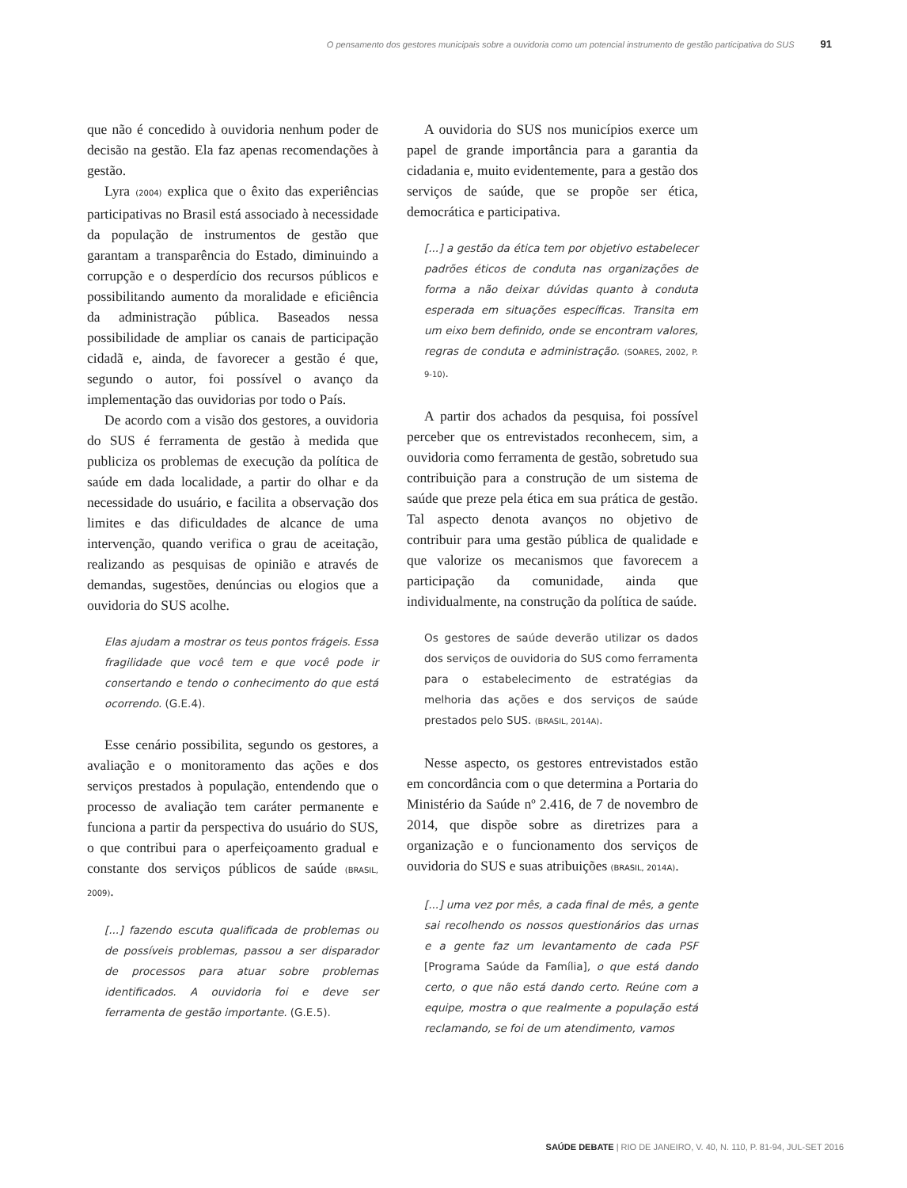O pensamento dos gestores municipais sobre a ouvidoria como um potencial instrumento de gestão participativa do SUS 91
que não é concedido à ouvidoria nenhum poder de decisão na gestão. Ela faz apenas recomendações à gestão.
Lyra (2004) explica que o êxito das experiências participativas no Brasil está associado à necessidade da população de instrumentos de gestão que garantam a transparência do Estado, diminuindo a corrupção e o desperdício dos recursos públicos e possibilitando aumento da moralidade e eficiência da administração pública. Baseados nessa possibilidade de ampliar os canais de participação cidadã e, ainda, de favorecer a gestão é que, segundo o autor, foi possível o avanço da implementação das ouvidorias por todo o País.
De acordo com a visão dos gestores, a ouvidoria do SUS é ferramenta de gestão à medida que publiciza os problemas de execução da política de saúde em dada localidade, a partir do olhar e da necessidade do usuário, e facilita a observação dos limites e das dificuldades de alcance de uma intervenção, quando verifica o grau de aceitação, realizando as pesquisas de opinião e através de demandas, sugestões, denúncias ou elogios que a ouvidoria do SUS acolhe.
Elas ajudam a mostrar os teus pontos frágeis. Essa fragilidade que você tem e que você pode ir consertando e tendo o conhecimento do que está ocorrendo. (G.E.4).
Esse cenário possibilita, segundo os gestores, a avaliação e o monitoramento das ações e dos serviços prestados à população, entendendo que o processo de avaliação tem caráter permanente e funciona a partir da perspectiva do usuário do SUS, o que contribui para o aperfeiçoamento gradual e constante dos serviços públicos de saúde (BRASIL, 2009).
[...] fazendo escuta qualificada de problemas ou de possíveis problemas, passou a ser disparador de processos para atuar sobre problemas identificados. A ouvidoria foi e deve ser ferramenta de gestão importante. (G.E.5).
A ouvidoria do SUS nos municípios exerce um papel de grande importância para a garantia da cidadania e, muito evidentemente, para a gestão dos serviços de saúde, que se propõe ser ética, democrática e participativa.
[...] a gestão da ética tem por objetivo estabelecer padrões éticos de conduta nas organizações de forma a não deixar dúvidas quanto à conduta esperada em situações específicas. Transita em um eixo bem definido, onde se encontram valores, regras de conduta e administração. (SOARES, 2002, P. 9-10).
A partir dos achados da pesquisa, foi possível perceber que os entrevistados reconhecem, sim, a ouvidoria como ferramenta de gestão, sobretudo sua contribuição para a construção de um sistema de saúde que preze pela ética em sua prática de gestão. Tal aspecto denota avanços no objetivo de contribuir para uma gestão pública de qualidade e que valorize os mecanismos que favorecem a participação da comunidade, ainda que individualmente, na construção da política de saúde.
Os gestores de saúde deverão utilizar os dados dos serviços de ouvidoria do SUS como ferramenta para o estabelecimento de estratégias da melhoria das ações e dos serviços de saúde prestados pelo SUS. (BRASIL, 2014A).
Nesse aspecto, os gestores entrevistados estão em concordância com o que determina a Portaria do Ministério da Saúde nº 2.416, de 7 de novembro de 2014, que dispõe sobre as diretrizes para a organização e o funcionamento dos serviços de ouvidoria do SUS e suas atribuições (BRASIL, 2014A).
[...] uma vez por mês, a cada final de mês, a gente sai recolhendo os nossos questionários das urnas e a gente faz um levantamento de cada PSF [Programa Saúde da Família], o que está dando certo, o que não está dando certo. Reúne com a equipe, mostra o que realmente a população está reclamando, se foi de um atendimento, vamos
SAÚDE DEBATE | RIO DE JANEIRO, V. 40, N. 110, P. 81-94, JUL-SET 2016